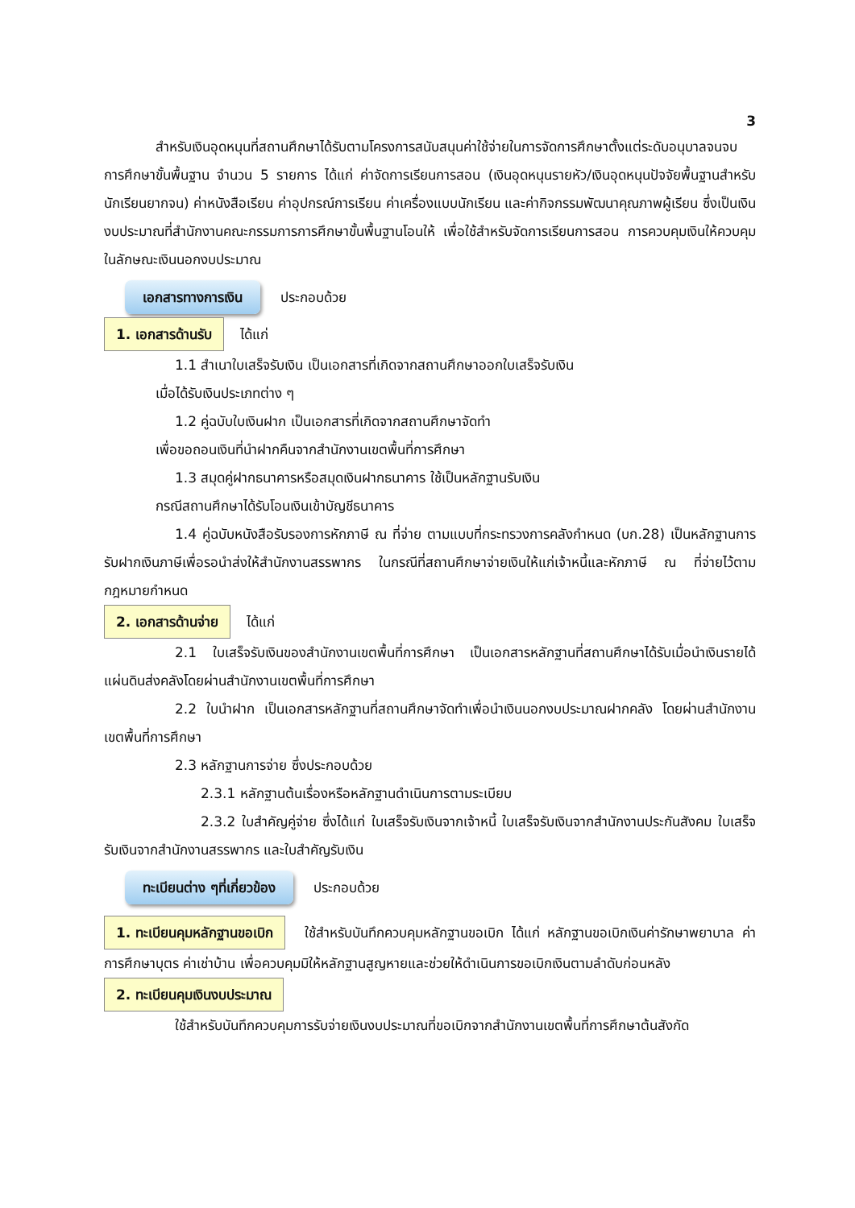3
สำหรับเงินอุดหนุนที่สถานศึกษาได้รับตามโครงการสนับสนุนค่าใช้จ่ายในการจัดการศึกษาตั้งแต่ระดับอนุบาลจนจบการศึกษาขั้นพื้นฐาน จำนวน 5 รายการ ได้แก่ ค่าจัดการเรียนการสอน (เงินอุดหนุนรายหัว/เงินอุดหนุนปัจจัยพื้นฐานสำหรับนักเรียนยากจน) ค่าหนังสือเรียน ค่าอุปกรณ์การเรียน ค่าเครื่องแบบนักเรียน และค่ากิจกรรมพัฒนาคุณภาพผู้เรียน ซึ่งเป็นเงินงบประมาณที่สำนักงานคณะกรรมการการศึกษาขั้นพื้นฐานโอนให้ เพื่อใช้สำหรับจัดการเรียนการสอน การควบคุมเงินให้ควบคุมในลักษณะเงินนอกงบประมาณ
เอกสารทางการเงิน ประกอบด้วย
1. เอกสารด้านรับ ได้แก่
1.1 สำเนาใบเสร็จรับเงิน เป็นเอกสารที่เกิดจากสถานศึกษาออกใบเสร็จรับเงิน
เมื่อได้รับเงินประเภทต่าง ๆ
1.2 คู่ฉบับใบเงินฝาก เป็นเอกสารที่เกิดจากสถานศึกษาจัดทำ
เพื่อขอถอนเงินที่นำฝากคืนจากสำนักงานเขตพื้นที่การศึกษา
1.3 สมุดคู่ฝากธนาคารหรือสมุดเงินฝากธนาคาร ใช้เป็นหลักฐานรับเงิน
กรณีสถานศึกษาได้รับโอนเงินเข้าบัญชีธนาคาร
1.4 คู่ฉบับหนังสือรับรองการหักภาษี ณ ที่จ่าย ตามแบบที่กระทรวงการคลังกำหนด (บก.28) เป็นหลักฐานการรับฝากเงินภาษีเพื่อรอนำส่งให้สำนักงานสรรพากร ในกรณีที่สถานศึกษาจ่ายเงินให้แก่เจ้าหนี้และหักภาษี ณ ที่จ่ายไว้ตามกฎหมายกำหนด
2. เอกสารด้านจ่าย ได้แก่
2.1 ใบเสร็จรับเงินของสำนักงานเขตพื้นที่การศึกษา เป็นเอกสารหลักฐานที่สถานศึกษาได้รับเมื่อนำเงินรายได้แผ่นดินส่งคลังโดยผ่านสำนักงานเขตพื้นที่การศึกษา
2.2 ใบนำฝาก เป็นเอกสารหลักฐานที่สถานศึกษาจัดทำเพื่อนำเงินนอกงบประมาณฝากคลัง โดยผ่านสำนักงานเขตพื้นที่การศึกษา
2.3 หลักฐานการจ่าย ซึ่งประกอบด้วย
2.3.1 หลักฐานต้นเรื่องหรือหลักฐานดำเนินการตามระเบียบ
2.3.2 ใบสำคัญคู่จ่าย ซึ่งได้แก่ ใบเสร็จรับเงินจากเจ้าหนี้ ใบเสร็จรับเงินจากสำนักงานประกันสังคม ใบเสร็จรับเงินจากสำนักงานสรรพากร และใบสำคัญรับเงิน
ทะเบียนต่าง ๆที่เกี่ยวข้อง ประกอบด้วย
1. ทะเบียนคุมหลักฐานขอเบิก ใช้สำหรับบันทึกควบคุมหลักฐานขอเบิก ได้แก่ หลักฐานขอเบิกเงินค่ารักษาพยาบาล ค่าการศึกษาบุตร ค่าเช่าบ้าน เพื่อควบคุมมิให้หลักฐานสูญหายและช่วยให้ดำเนินการขอเบิกเงินตามลำดับก่อนหลัง
2. ทะเบียนคุมเงินงบประมาณ
ใช้สำหรับบันทึกควบคุมการรับจ่ายเงินงบประมาณที่ขอเบิกจากสำนักงานเขตพื้นที่การศึกษาต้นสังกัด